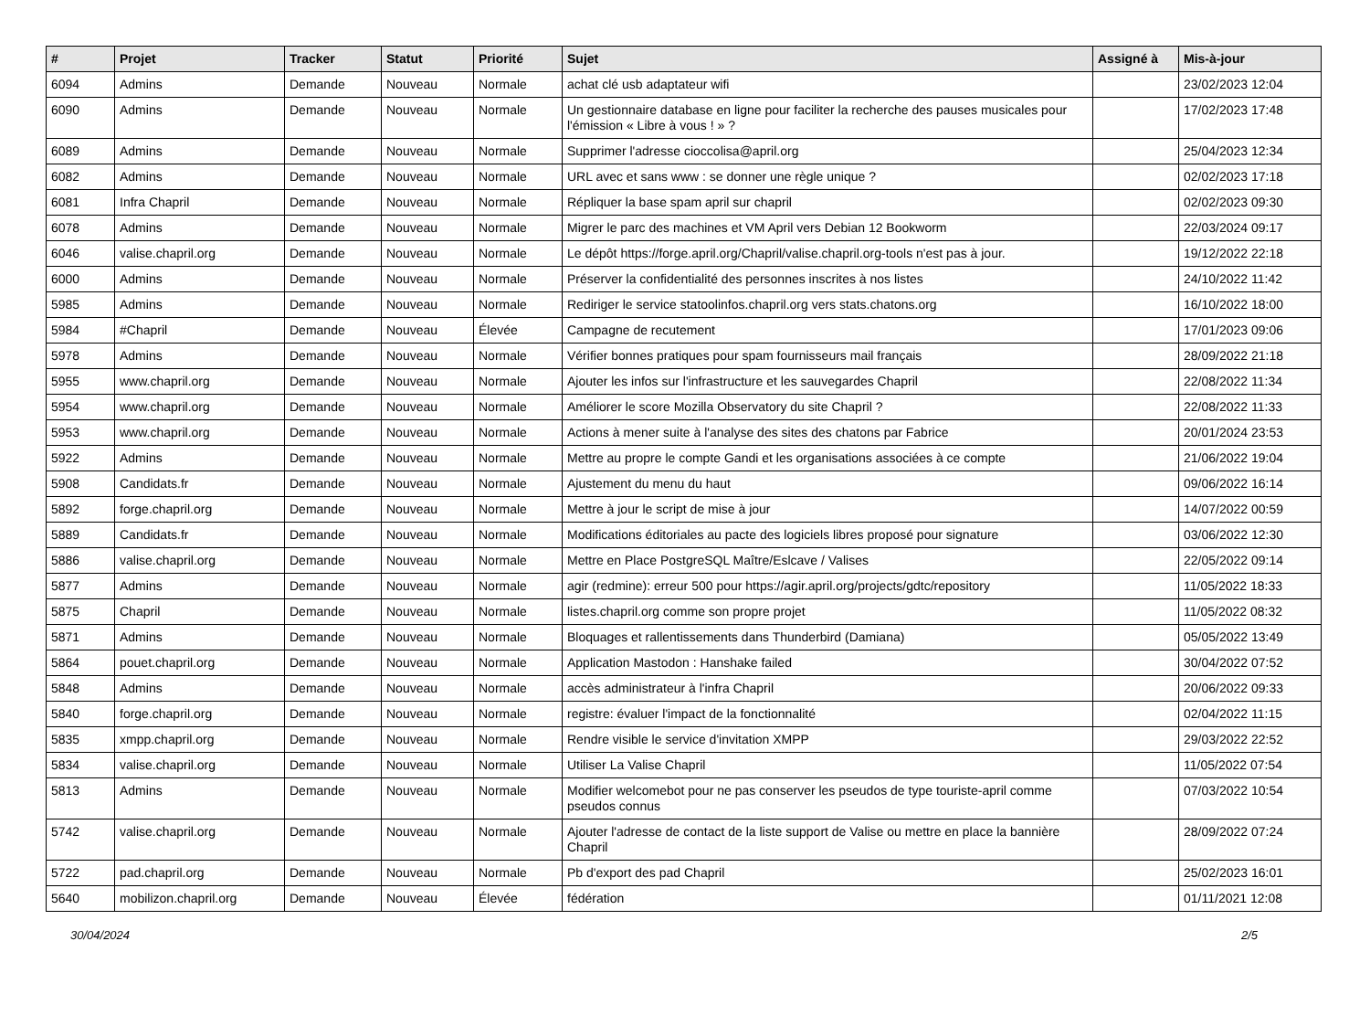| # | Projet | Tracker | Statut | Priorité | Sujet | Assigné à | Mis-à-jour |
| --- | --- | --- | --- | --- | --- | --- | --- |
| 6094 | Admins | Demande | Nouveau | Normale | achat clé usb adaptateur wifi | | 23/02/2023 12:04 |
| 6090 | Admins | Demande | Nouveau | Normale | Un gestionnaire database en ligne pour faciliter la recherche des pauses musicales pour l'émission « Libre à vous ! » ? | | 17/02/2023 17:48 |
| 6089 | Admins | Demande | Nouveau | Normale | Supprimer l'adresse cioccolisa@april.org | | 25/04/2023 12:34 |
| 6082 | Admins | Demande | Nouveau | Normale | URL avec et sans www : se donner une règle unique ? | | 02/02/2023 17:18 |
| 6081 | Infra Chapril | Demande | Nouveau | Normale | Répliquer la base spam april sur chapril | | 02/02/2023 09:30 |
| 6078 | Admins | Demande | Nouveau | Normale | Migrer le parc des machines et VM April vers Debian 12 Bookworm | | 22/03/2024 09:17 |
| 6046 | valise.chapril.org | Demande | Nouveau | Normale | Le dépôt https://forge.april.org/Chapril/valise.chapril.org-tools n'est pas à jour. | | 19/12/2022 22:18 |
| 6000 | Admins | Demande | Nouveau | Normale | Préserver la confidentialité des personnes inscrites à nos listes | | 24/10/2022 11:42 |
| 5985 | Admins | Demande | Nouveau | Normale | Rediriger le service statoolinfos.chapril.org vers stats.chatons.org | | 16/10/2022 18:00 |
| 5984 | #Chapril | Demande | Nouveau | Élevée | Campagne de recutement | | 17/01/2023 09:06 |
| 5978 | Admins | Demande | Nouveau | Normale | Vérifier bonnes pratiques pour spam fournisseurs mail français | | 28/09/2022 21:18 |
| 5955 | www.chapril.org | Demande | Nouveau | Normale | Ajouter les infos sur l'infrastructure et les sauvegardes Chapril | | 22/08/2022 11:34 |
| 5954 | www.chapril.org | Demande | Nouveau | Normale | Améliorer le score Mozilla Observatory du site Chapril ? | | 22/08/2022 11:33 |
| 5953 | www.chapril.org | Demande | Nouveau | Normale | Actions à mener suite à l'analyse des sites des chatons par Fabrice | | 20/01/2024 23:53 |
| 5922 | Admins | Demande | Nouveau | Normale | Mettre au propre le compte Gandi et les organisations associées à ce compte | | 21/06/2022 19:04 |
| 5908 | Candidats.fr | Demande | Nouveau | Normale | Ajustement du menu du haut | | 09/06/2022 16:14 |
| 5892 | forge.chapril.org | Demande | Nouveau | Normale | Mettre à jour le script de mise à jour | | 14/07/2022 00:59 |
| 5889 | Candidats.fr | Demande | Nouveau | Normale | Modifications éditoriales au pacte des logiciels libres proposé pour signature | | 03/06/2022 12:30 |
| 5886 | valise.chapril.org | Demande | Nouveau | Normale | Mettre en Place PostgreSQL Maître/Eslcave / Valises | | 22/05/2022 09:14 |
| 5877 | Admins | Demande | Nouveau | Normale | agir (redmine): erreur 500 pour https://agir.april.org/projects/gdtc/repository | | 11/05/2022 18:33 |
| 5875 | Chapril | Demande | Nouveau | Normale | listes.chapril.org comme son propre projet | | 11/05/2022 08:32 |
| 5871 | Admins | Demande | Nouveau | Normale | Bloquages et rallentissements dans Thunderbird (Damiana) | | 05/05/2022 13:49 |
| 5864 | pouet.chapril.org | Demande | Nouveau | Normale | Application Mastodon : Hanshake failed | | 30/04/2022 07:52 |
| 5848 | Admins | Demande | Nouveau | Normale | accès administrateur à l'infra Chapril | | 20/06/2022 09:33 |
| 5840 | forge.chapril.org | Demande | Nouveau | Normale | registre: évaluer l'impact de la fonctionnalité | | 02/04/2022 11:15 |
| 5835 | xmpp.chapril.org | Demande | Nouveau | Normale | Rendre visible le service d'invitation XMPP | | 29/03/2022 22:52 |
| 5834 | valise.chapril.org | Demande | Nouveau | Normale | Utiliser La Valise Chapril | | 11/05/2022 07:54 |
| 5813 | Admins | Demande | Nouveau | Normale | Modifier welcomebot pour ne pas conserver les pseudos de type touriste-april comme pseudos connus | | 07/03/2022 10:54 |
| 5742 | valise.chapril.org | Demande | Nouveau | Normale | Ajouter l'adresse de contact de la liste support de Valise ou mettre en place la bannière Chapril | | 28/09/2022 07:24 |
| 5722 | pad.chapril.org | Demande | Nouveau | Normale | Pb d'export des pad Chapril | | 25/02/2023 16:01 |
| 5640 | mobilizon.chapril.org | Demande | Nouveau | Élevée | fédération | | 01/11/2021 12:08 |
30/04/2024 2/5